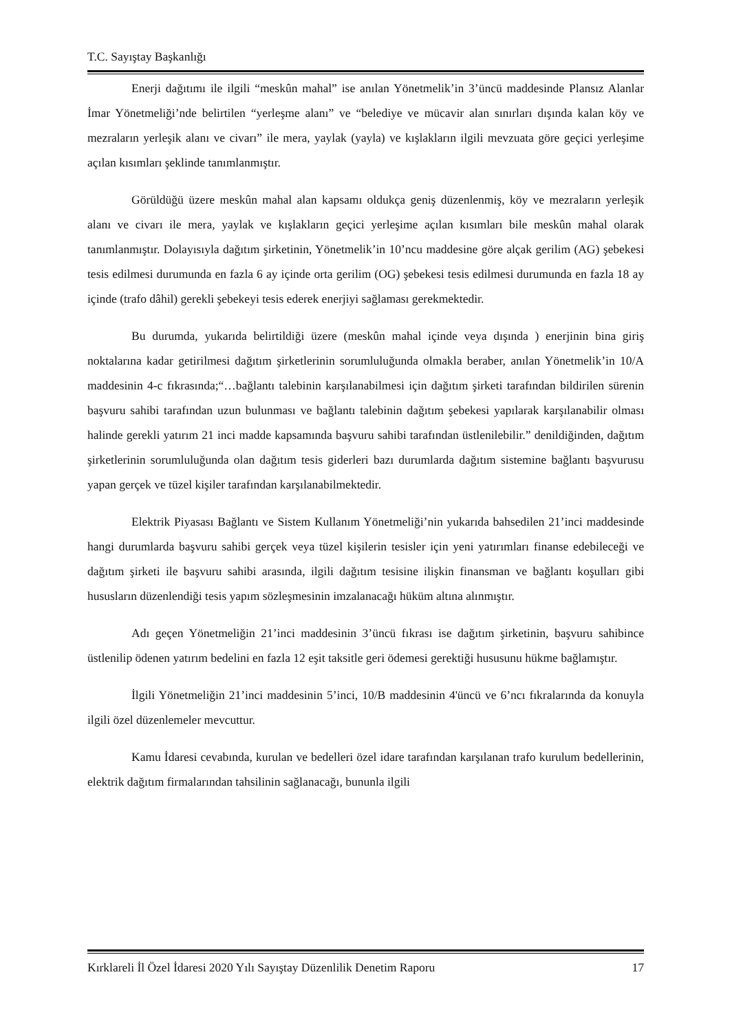T.C. Sayıştay Başkanlığı
Enerji dağıtımı ile ilgili “meskûn mahal” ise anılan Yönetmelik’in 3’üncü maddesinde Plansız Alanlar İmar Yönetmeliği’nde belirtilen “yerleşme alanı” ve “belediye ve mücavir alan sınırları dışında kalan köy ve mezraların yerleşik alanı ve civarı” ile mera, yaylak (yayla) ve kışlakların ilgili mevzuata göre geçici yerleşime açılan kısımları şeklinde tanımlanmıştır.
Görüldüğü üzere meskûn mahal alan kapsamı oldukça geniş düzenlenmiş, köy ve mezraların yerleşik alanı ve civarı ile mera, yaylak ve kışlakların geçici yerleşime açılan kısımları bile meskûn mahal olarak tanımlanmıştır. Dolayısıyla dağıtım şirketinin, Yönetmelik’in 10’ncu maddesine göre alçak gerilim (AG) şebekesi tesis edilmesi durumunda en fazla 6 ay içinde orta gerilim (OG) şebekesi tesis edilmesi durumunda en fazla 18 ay içinde (trafo dâhil) gerekli şebekeyi tesis ederek enerjiyi sağlaması gerekmektedir.
Bu durumda, yukarıda belirtildiği üzere (meskûn mahal içinde veya dışında ) enerjinin bina giriş noktalarına kadar getirilmesi dağıtım şirketlerinin sorumluluğunda olmakla beraber, anılan Yönetmelik’in 10/A maddesinin 4-c fıkrasında;“…bağlantı talebinin karşılanabilmesi için dağıtım şirketi tarafından bildirilen sürenin başvuru sahibi tarafından uzun bulunması ve bağlantı talebinin dağıtım şebekesi yapılarak karşılanabilir olması halinde gerekli yatırım 21 inci madde kapsamında başvuru sahibi tarafından üstlenilebilir.” denildiğinden, dağıtım şirketlerinin sorumluluğunda olan dağıtım tesis giderleri bazı durumlarda dağıtım sistemine bağlantı başvurusu yapan gerçek ve tüzel kişiler tarafından karşılanabilmektedir.
Elektrik Piyasası Bağlantı ve Sistem Kullanım Yönetmeliği’nin yukarıda bahsedilen 21’inci maddesinde hangi durumlarda başvuru sahibi gerçek veya tüzel kişilerin tesisler için yeni yatırımları finanse edebileceği ve dağıtım şirketi ile başvuru sahibi arasında, ilgili dağıtım tesisine ilişkin finansman ve bağlantı koşulları gibi hususların düzenlendiği tesis yapım sözleşmesinin imzalanacağı hüküm altına alınmıştır.
Adı geçen Yönetmeliğin 21’inci maddesinin 3’üncü fıkrası ise dağıtım şirketinin, başvuru sahibince üstlenilip ödenen yatırım bedelini en fazla 12 eşit taksitle geri ödemesi gerektiği hususunu hükme bağlamıştır.
İlgili Yönetmeliğin 21’inci maddesinin 5’inci, 10/B maddesinin 4'üncü ve 6’ncı fıkralarında da konuyla ilgili özel düzenlemeler mevcuttur.
Kamu İdaresi cevabında, kurulan ve bedelleri özel idare tarafından karşılanan trafo kurulum bedellerinin, elektrik dağıtım firmalarından tahsilinin sağlanacağı, bununla ilgili
Kırklareli İl Özel İdaresi 2020 Yılı Sayıştay Düzenlilik Denetim Raporu 17